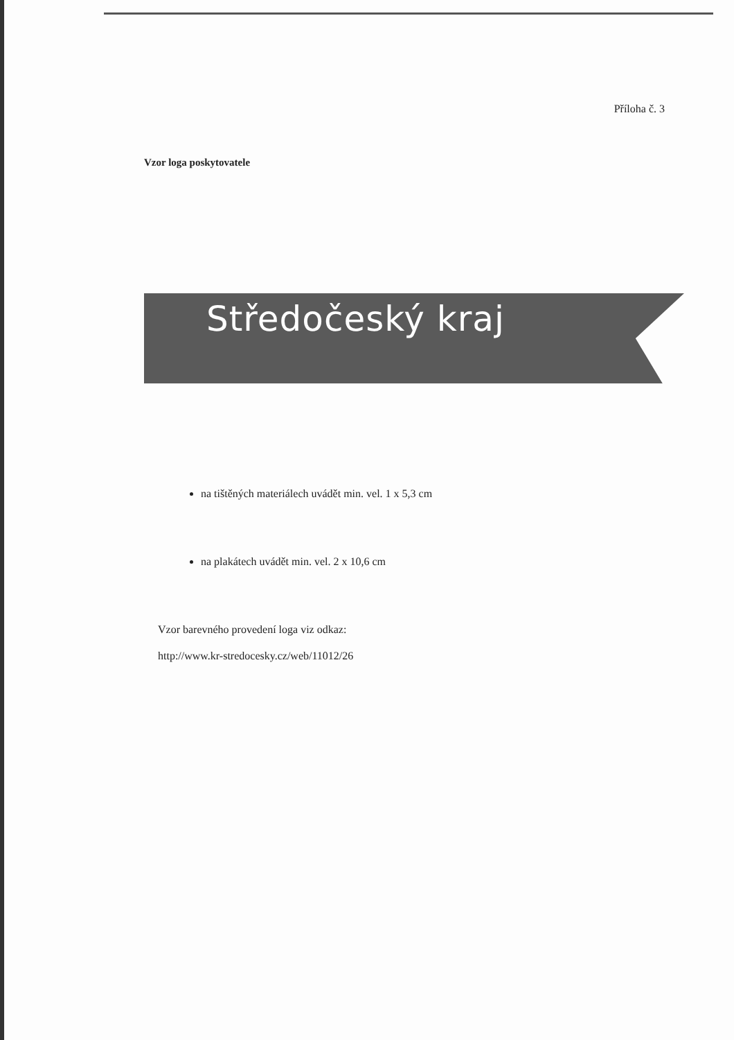Příloha č. 3
Vzor loga poskytovatele
Středočeský kraj
na tištěných materiálech uvádět min. vel. 1 x 5,3 cm
na plakátech uvádět min. vel. 2 x 10,6 cm
Vzor barevného provedení loga viz odkaz:
http://www.kr-stredocesky.cz/web/11012/26